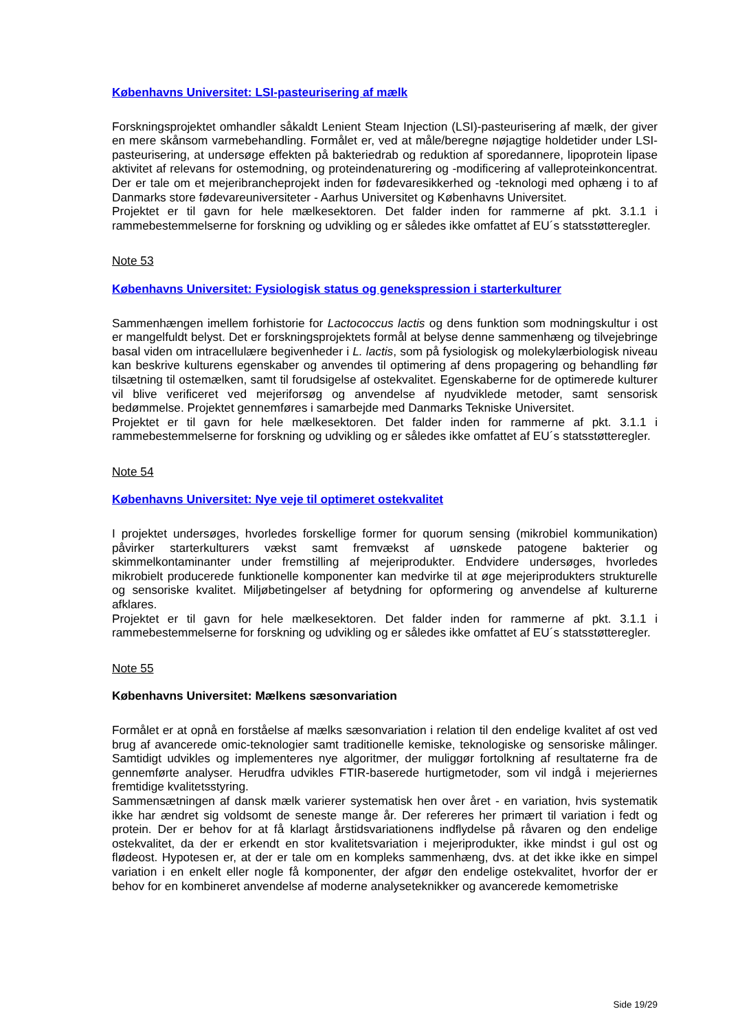Københavns Universitet: LSI-pasteurisering af mælk
Forskningsprojektet omhandler såkaldt Lenient Steam Injection (LSI)-pasteurisering af mælk, der giver en mere skånsom varmebehandling. Formålet er, ved at måle/beregne nøjagtige holdetider under LSI-pasteurisering, at undersøge effekten på bakteriedrab og reduktion af sporedannere, lipoprotein lipase aktivitet af relevans for ostemodning, og proteindenaturering og -modificering af valleproteinkoncentrat. Der er tale om et mejeribrancheprojekt inden for fødevaresikkerhed og -teknologi med ophæng i to af Danmarks store fødevareuniversiteter - Aarhus Universitet og Københavns Universitet.
Projektet er til gavn for hele mælkesektoren. Det falder inden for rammerne af pkt. 3.1.1 i rammebestemmelserne for forskning og udvikling og er således ikke omfattet af EU´s statsstøtteregler.
Note 53
Københavns Universitet: Fysiologisk status og genekspression i starterkulturer
Sammenhængen imellem forhistorie for Lactococcus lactis og dens funktion som modningskultur i ost er mangelfuldt belyst. Det er forskningsprojektets formål at belyse denne sammenhæng og tilvejebringe basal viden om intracellulære begivenheder i L. lactis, som på fysiologisk og molekylærbiologisk niveau kan beskrive kulturens egenskaber og anvendes til optimering af dens propagering og behandling før tilsætning til ostemælken, samt til forudsigelse af ostekvalitet. Egenskaberne for de optimerede kulturer vil blive verificeret ved mejeriforsøg og anvendelse af nyudviklede metoder, samt sensorisk bedømmelse. Projektet gennemføres i samarbejde med Danmarks Tekniske Universitet.
Projektet er til gavn for hele mælkesektoren. Det falder inden for rammerne af pkt. 3.1.1 i rammebestemmelserne for forskning og udvikling og er således ikke omfattet af EU´s statsstøtteregler.
Note 54
Københavns Universitet: Nye veje til optimeret ostekvalitet
I projektet undersøges, hvorledes forskellige former for quorum sensing (mikrobiel kommunikation) påvirker starterkulturers vækst samt fremvækst af uønskede patogene bakterier og skimmelkontaminanter under fremstilling af mejeriprodukter. Endvidere undersøges, hvorledes mikrobielt producerede funktionelle komponenter kan medvirke til at øge mejeriprodukters strukturelle og sensoriske kvalitet. Miljøbetingelser af betydning for opformering og anvendelse af kulturerne afklares.
Projektet er til gavn for hele mælkesektoren. Det falder inden for rammerne af pkt. 3.1.1 i rammebestemmelserne for forskning og udvikling og er således ikke omfattet af EU´s statsstøtteregler.
Note 55
Københavns Universitet: Mælkens sæsonvariation
Formålet er at opnå en forståelse af mælks sæsonvariation i relation til den endelige kvalitet af ost ved brug af avancerede omic-teknologier samt traditionelle kemiske, teknologiske og sensoriske målinger. Samtidigt udvikles og implementeres nye algoritmer, der muliggør fortolkning af resultaterne fra de gennemførte analyser. Herudfra udvikles FTIR-baserede hurtigmetoder, som vil indgå i mejeriernes fremtidige kvalitetsstyring.
Sammensætningen af dansk mælk varierer systematisk hen over året - en variation, hvis systematik ikke har ændret sig voldsomt de seneste mange år. Der refereres her primært til variation i fedt og protein. Der er behov for at få klarlagt årstidsvariationens indflydelse på råvaren og den endelige ostekvalitet, da der er erkendt en stor kvalitetsvariation i mejeriprodukter, ikke mindst i gul ost og flødeost. Hypotesen er, at der er tale om en kompleks sammenhæng, dvs. at det ikke ikke en simpel variation i en enkelt eller nogle få komponenter, der afgør den endelige ostekvalitet, hvorfor der er behov for en kombineret anvendelse af moderne analyseteknikker og avancerede kemometriske
Side 19/29